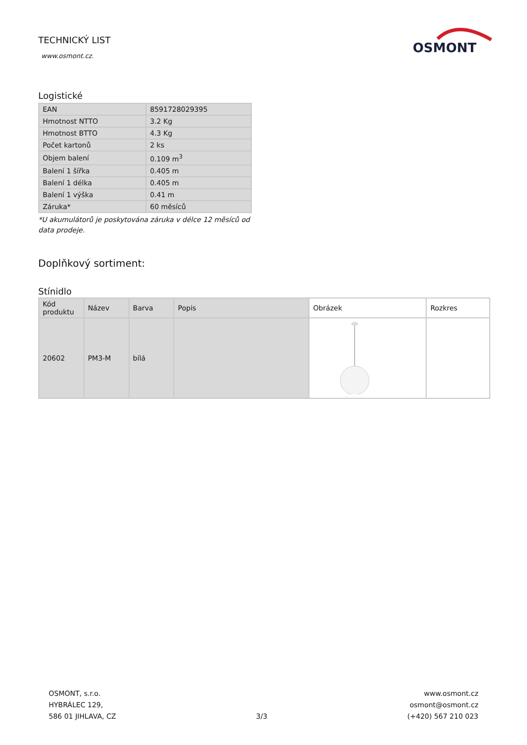TECHNICKÝ LIST
www.osmont.cz.
OSMONT
Logistické
| EAN | 8591728029395 |
| Hmotnost NTTO | 3.2 Kg |
| Hmotnost BTTO | 4.3 Kg |
| Počet kartonů | 2 ks |
| Objem balení | 0.109 m<sup>3</sup> |
| Balení 1 šířka | 0.405 m |
| Balení 1 délka | 0.405 m |
| Balení 1 výška | 0.41 m |
| Záruka* | 60 měsíců |
*U akumulátorů je poskytována záruka v délce 12 měsíců od data prodeje.
Doplňkový sortiment:
Stínidlo
| Kód produktu | Název | Barva | Popis | Obrázek | Rozkres |
| --- | --- | --- | --- | --- | --- |
| 20602 | PM3-M | bílá | | | |
OSMONT, s.r.o.
HYBRÁLEC 129,
586 01 JIHLAVA, CZ
3/3
www.osmont.cz
osmont@osmont.cz
(+420) 567 210 023